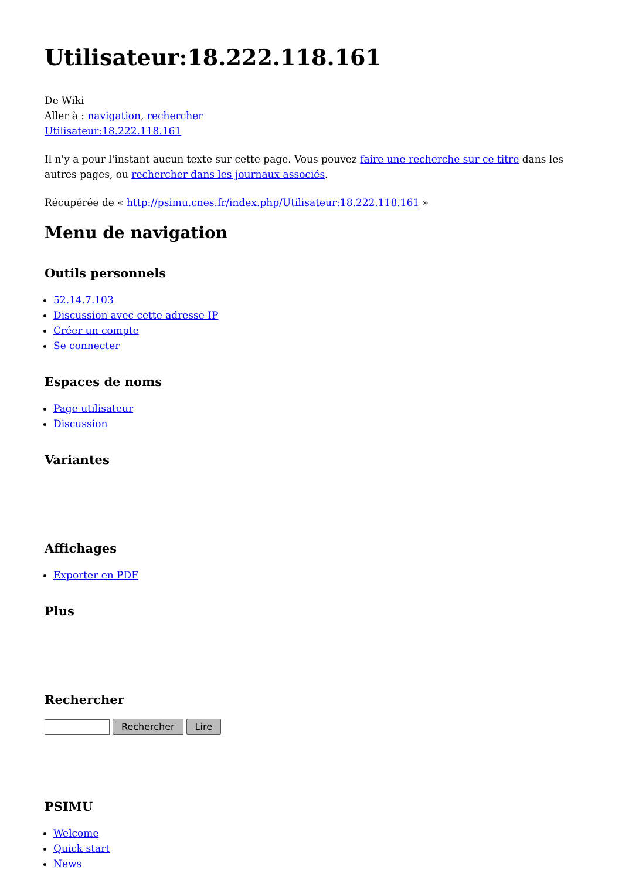Utilisateur:18.222.118.161
De Wiki
Aller à : navigation, rechercher
Utilisateur:18.222.118.161
Il n'y a pour l'instant aucun texte sur cette page. Vous pouvez faire une recherche sur ce titre dans les autres pages, ou rechercher dans les journaux associés.
Récupérée de « http://psimu.cnes.fr/index.php/Utilisateur:18.222.118.161 »
Menu de navigation
Outils personnels
52.14.7.103
Discussion avec cette adresse IP
Créer un compte
Se connecter
Espaces de noms
Page utilisateur
Discussion
Variantes
Affichages
Exporter en PDF
Plus
Rechercher
Rechercher Lire
PSIMU
Welcome
Quick start
News